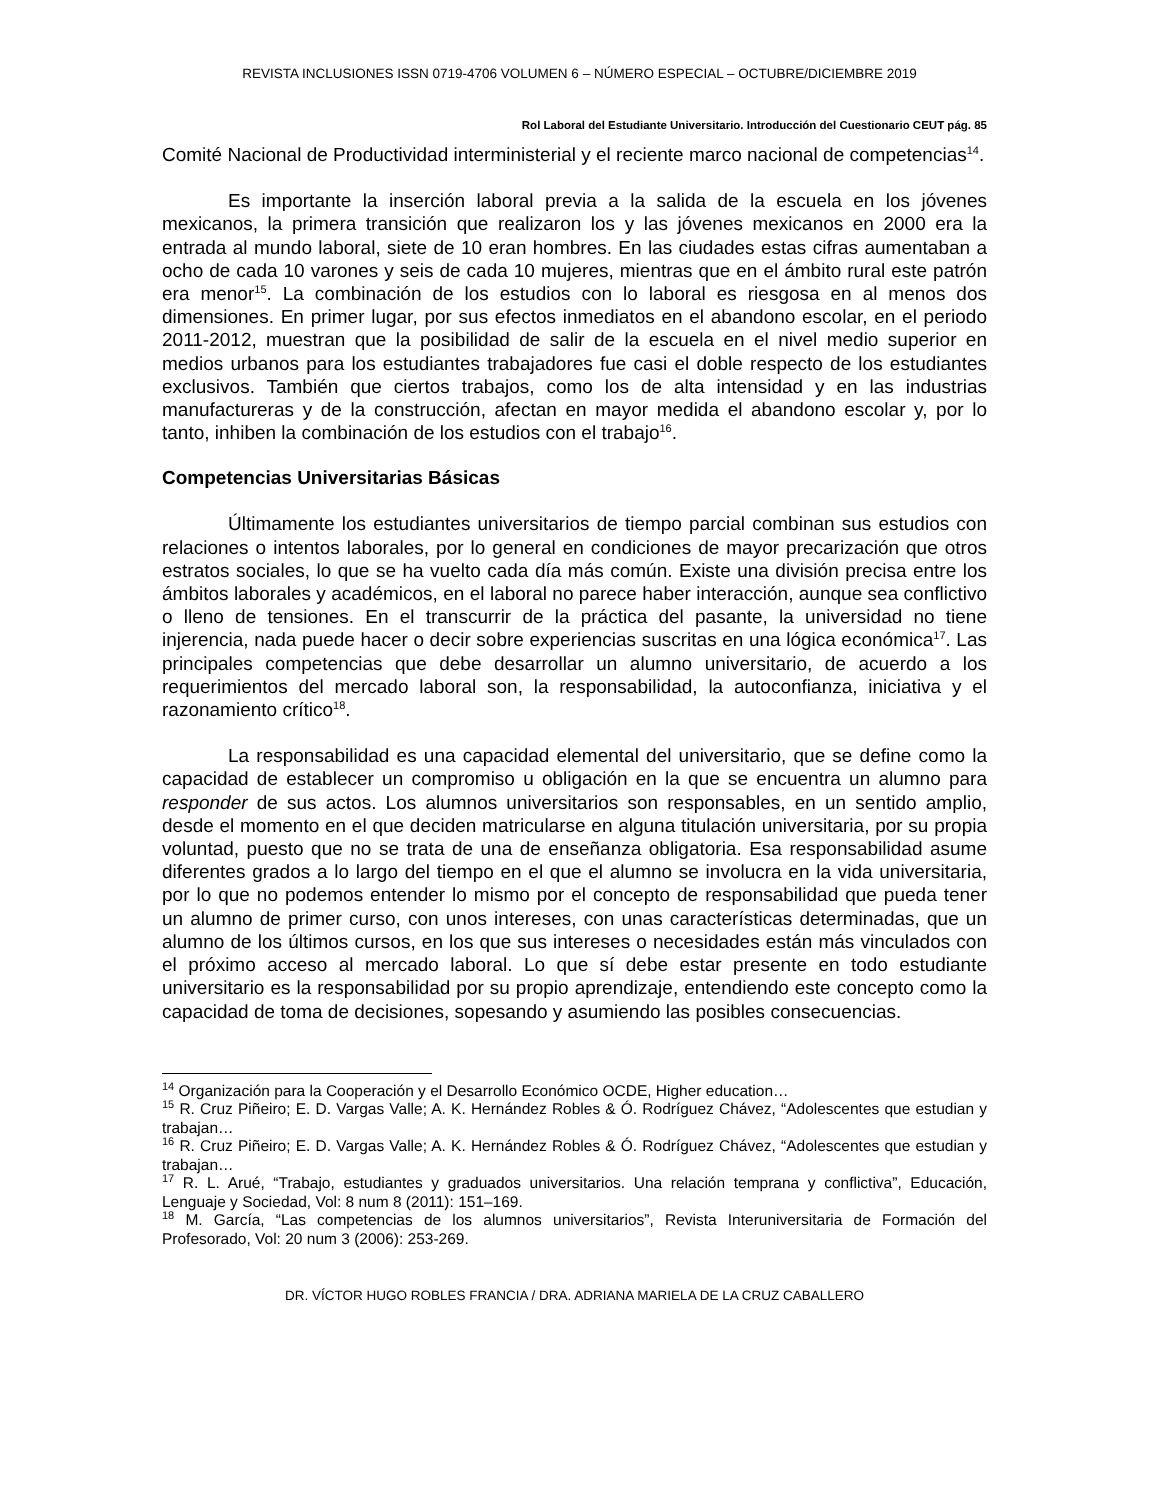REVISTA INCLUSIONES ISSN 0719-4706 VOLUMEN 6 – NÚMERO ESPECIAL – OCTUBRE/DICIEMBRE 2019
Rol Laboral del Estudiante Universitario. Introducción del Cuestionario CEUT pág. 85
Comité Nacional de Productividad interministerial y el reciente marco nacional de competencias<sup>14</sup>.
Es importante la inserción laboral previa a la salida de la escuela en los jóvenes mexicanos, la primera transición que realizaron los y las jóvenes mexicanos en 2000 era la entrada al mundo laboral, siete de 10 eran hombres. En las ciudades estas cifras aumentaban a ocho de cada 10 varones y seis de cada 10 mujeres, mientras que en el ámbito rural este patrón era menor<sup>15</sup>. La combinación de los estudios con lo laboral es riesgosa en al menos dos dimensiones. En primer lugar, por sus efectos inmediatos en el abandono escolar, en el periodo 2011-2012, muestran que la posibilidad de salir de la escuela en el nivel medio superior en medios urbanos para los estudiantes trabajadores fue casi el doble respecto de los estudiantes exclusivos. También que ciertos trabajos, como los de alta intensidad y en las industrias manufactureras y de la construcción, afectan en mayor medida el abandono escolar y, por lo tanto, inhiben la combinación de los estudios con el trabajo<sup>16</sup>.
Competencias Universitarias Básicas
Últimamente los estudiantes universitarios de tiempo parcial combinan sus estudios con relaciones o intentos laborales, por lo general en condiciones de mayor precarización que otros estratos sociales, lo que se ha vuelto cada día más común. Existe una división precisa entre los ámbitos laborales y académicos, en el laboral no parece haber interacción, aunque sea conflictivo o lleno de tensiones. En el transcurrir de la práctica del pasante, la universidad no tiene injerencia, nada puede hacer o decir sobre experiencias suscritas en una lógica económica<sup>17</sup>. Las principales competencias que debe desarrollar un alumno universitario, de acuerdo a los requerimientos del mercado laboral son, la responsabilidad, la autoconfianza, iniciativa y el razonamiento crítico<sup>18</sup>.
La responsabilidad es una capacidad elemental del universitario, que se define como la capacidad de establecer un compromiso u obligación en la que se encuentra un alumno para responder de sus actos. Los alumnos universitarios son responsables, en un sentido amplio, desde el momento en el que deciden matricularse en alguna titulación universitaria, por su propia voluntad, puesto que no se trata de una de enseñanza obligatoria. Esa responsabilidad asume diferentes grados a lo largo del tiempo en el que el alumno se involucra en la vida universitaria, por lo que no podemos entender lo mismo por el concepto de responsabilidad que pueda tener un alumno de primer curso, con unos intereses, con unas características determinadas, que un alumno de los últimos cursos, en los que sus intereses o necesidades están más vinculados con el próximo acceso al mercado laboral. Lo que sí debe estar presente en todo estudiante universitario es la responsabilidad por su propio aprendizaje, entendiendo este concepto como la capacidad de toma de decisiones, sopesando y asumiendo las posibles consecuencias.
<sup>14</sup> Organización para la Cooperación y el Desarrollo Económico OCDE, Higher education…
<sup>15</sup> R. Cruz Piñeiro; E. D. Vargas Valle; A. K. Hernández Robles & Ó. Rodríguez Chávez, “Adolescentes que estudian y trabajan…
<sup>16</sup> R. Cruz Piñeiro; E. D. Vargas Valle; A. K. Hernández Robles & Ó. Rodríguez Chávez, “Adolescentes que estudian y trabajan…
<sup>17</sup> R. L. Arué, “Trabajo, estudiantes y graduados universitarios. Una relación temprana y conflictiva”, Educación, Lenguaje y Sociedad, Vol: 8 num 8 (2011): 151–169.
<sup>18</sup> M. García, “Las competencias de los alumnos universitarios”, Revista Interuniversitaria de Formación del Profesorado, Vol: 20 num 3 (2006): 253-269.
DR. VÍCTOR HUGO ROBLES FRANCIA / DRA. ADRIANA MARIELA DE LA CRUZ CABALLERO